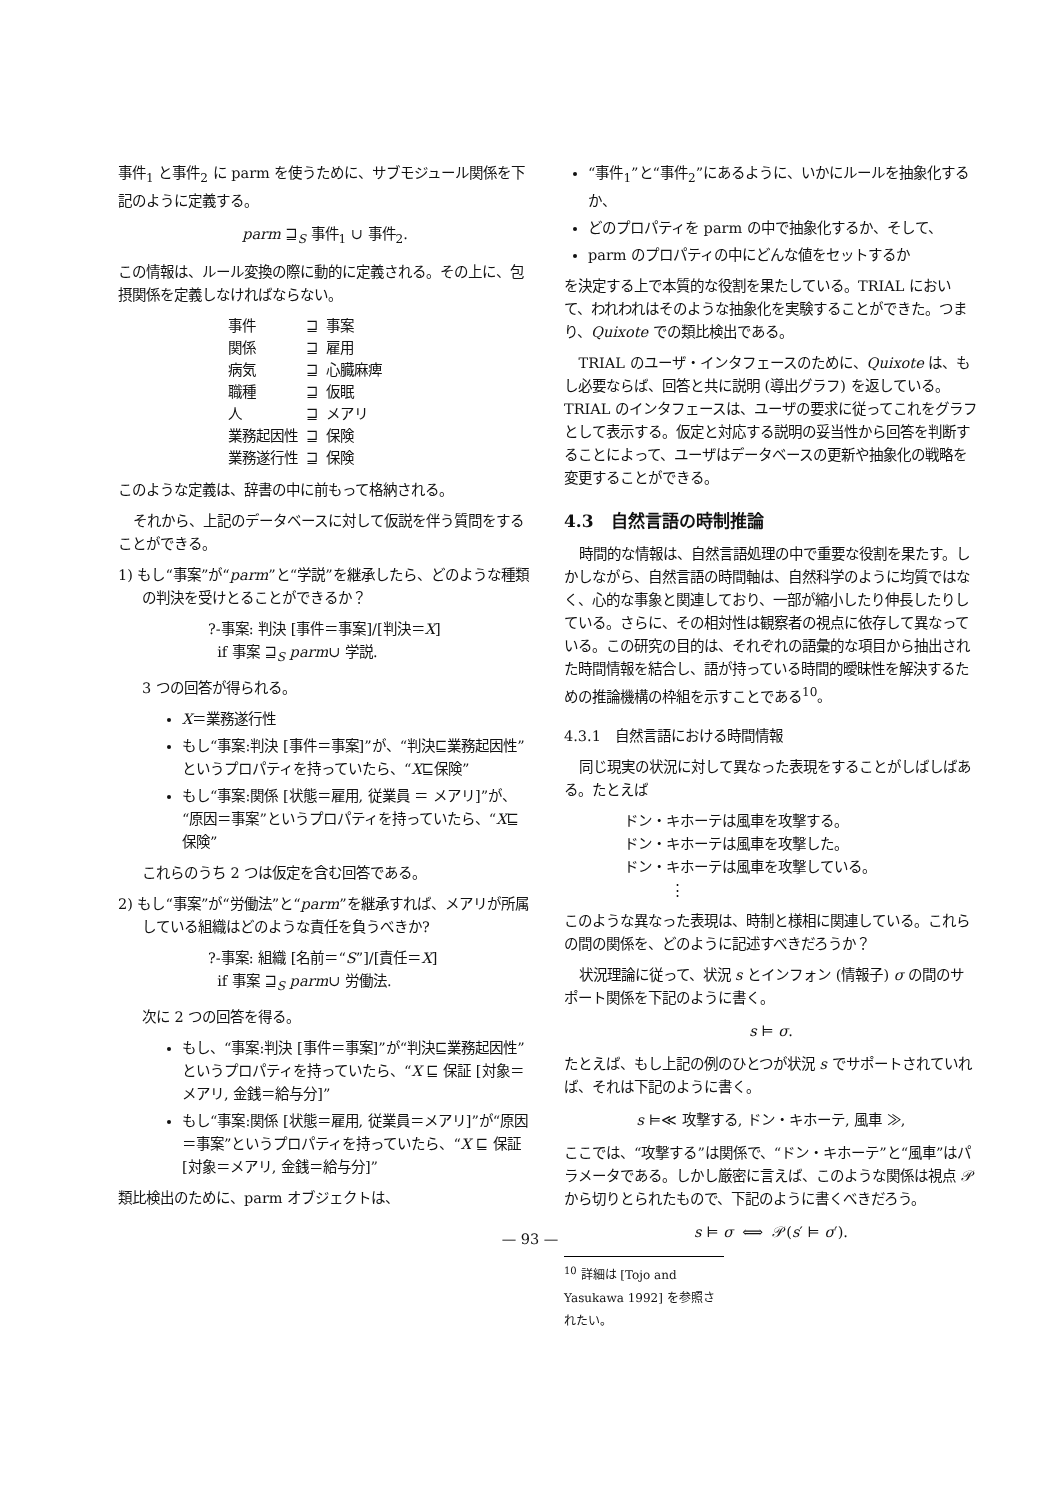事件<sub>1</sub> と事件<sub>2</sub> に parm を使うために、サブモジュール関係を下記のように定義する。
parm ⊒<sub>S</sub> 事件<sub>1</sub> ∪ 事件<sub>2</sub>.
この情報は、ルール変換の際に動的に定義される。その上に、包摂関係を定義しなければならない。
| 事件 | ⊒ | 事案 |
| 関係 | ⊒ | 雇用 |
| 病気 | ⊒ | 心臓麻痺 |
| 職種 | ⊒ | 仮眠 |
| 人 | ⊒ | メアリ |
| 業務起因性 | ⊒ | 保険 |
| 業務遂行性 | ⊒ | 保険 |
このような定義は、辞書の中に前もって格納される。
それから、上記のデータベースに対して仮説を伴う質問をすることができる。
1) もし“事案”が“parm”と“学説”を継承したら、どのような種類の判決を受けとることができるか？
?-事案: 判決 [事件＝事案]/[判決＝X]
if 事案 ⊒<sub>S</sub> parm∪ 学説.
3 つの回答が得られる。
X＝業務遂行性
もし“事案:判決 [事件＝事案]”が、“判決⊑業務起因性”というプロパティを持っていたら、“X⊑保険”
もし“事案:関係 [状態＝雇用, 従業員 ＝ メアリ]”が、“原因＝事案”というプロパティを持っていたら、“X⊑保険”
これらのうち 2 つは仮定を含む回答である。
2) もし“事案”が“労働法”と“parm”を継承すれば、メアリが所属している組織はどのような責任を負うべきか?
?-事案: 組織 [名前＝“S”]/[責任＝X]
if 事案 ⊒<sub>S</sub> parm∪ 労働法.
次に 2 つの回答を得る。
もし、“事案:判決 [事件＝事案]”が“判決⊑業務起因性”というプロパティを持っていたら、“X ⊑ 保証 [対象＝メアリ, 金銭＝給与分]”
もし“事案:関係 [状態＝雇用, 従業員＝メアリ]”が“原因＝事案”というプロパティを持っていたら、“X ⊑ 保証 [対象＝メアリ, 金銭＝給与分]”
類比検出のために、parm オブジェクトは、
“事件<sub>1</sub>”と“事件<sub>2</sub>”にあるように、いかにルールを抽象化するか、
どのプロパティを parm の中で抽象化するか、そして、
parm のプロパティの中にどんな値をセットするか
を決定する上で本質的な役割を果たしている。TRIAL において、われわれはそのような抽象化を実験することができた。つまり、Quixote での類比検出である。
TRIAL のユーザ・インタフェースのために、Quixote は、もし必要ならば、回答と共に説明 (導出グラフ) を返している。TRIAL のインタフェースは、ユーザの要求に従ってこれをグラフとして表示する。仮定と対応する説明の妥当性から回答を判断することによって、ユーザはデータベースの更新や抽象化の戦略を変更することができる。
4.3 自然言語の時制推論
時間的な情報は、自然言語処理の中で重要な役割を果たす。しかしながら、自然言語の時間軸は、自然科学のように均質ではなく、心的な事象と関連しており、一部が縮小したり伸長したりしている。さらに、その相対性は観察者の視点に依存して異なっている。この研究の目的は、それぞれの語彙的な項目から抽出された時間情報を結合し、語が持っている時間的曖昧性を解決するための推論機構の枠組を示すことである<sup>10</sup>。
4.3.1 自然言語における時間情報
同じ現実の状況に対して異なった表現をすることがしばしばある。たとえば
ドン・キホーテは風車を攻撃する。
ドン・キホーテは風車を攻撃した。
ドン・キホーテは風車を攻撃している。
⋮
このような異なった表現は、時制と様相に関連している。これらの間の関係を、どのように記述すべきだろうか？
状況理論に従って、状況 s とインフォン (情報子) σ の間のサポート関係を下記のように書く。
s ⊨ σ.
たとえば、もし上記の例のひとつが状況 s でサポートされていれば、それは下記のように書く。
s ⊨≪ 攻撃する, ドン・キホーテ, 風車 ≫,
ここでは、“攻撃する”は関係で、“ドン・キホーテ”と“風車”はパラメータである。しかし厳密に言えば、このような関係は視点 𝒫 から切りとられたもので、下記のように書くべきだろう。
s ⊨ σ ⟺ 𝒫(s′ ⊨ σ′).
<sup>10</sup> 詳細は [Tojo and Yasukawa 1992] を参照されたい。
— 93 —